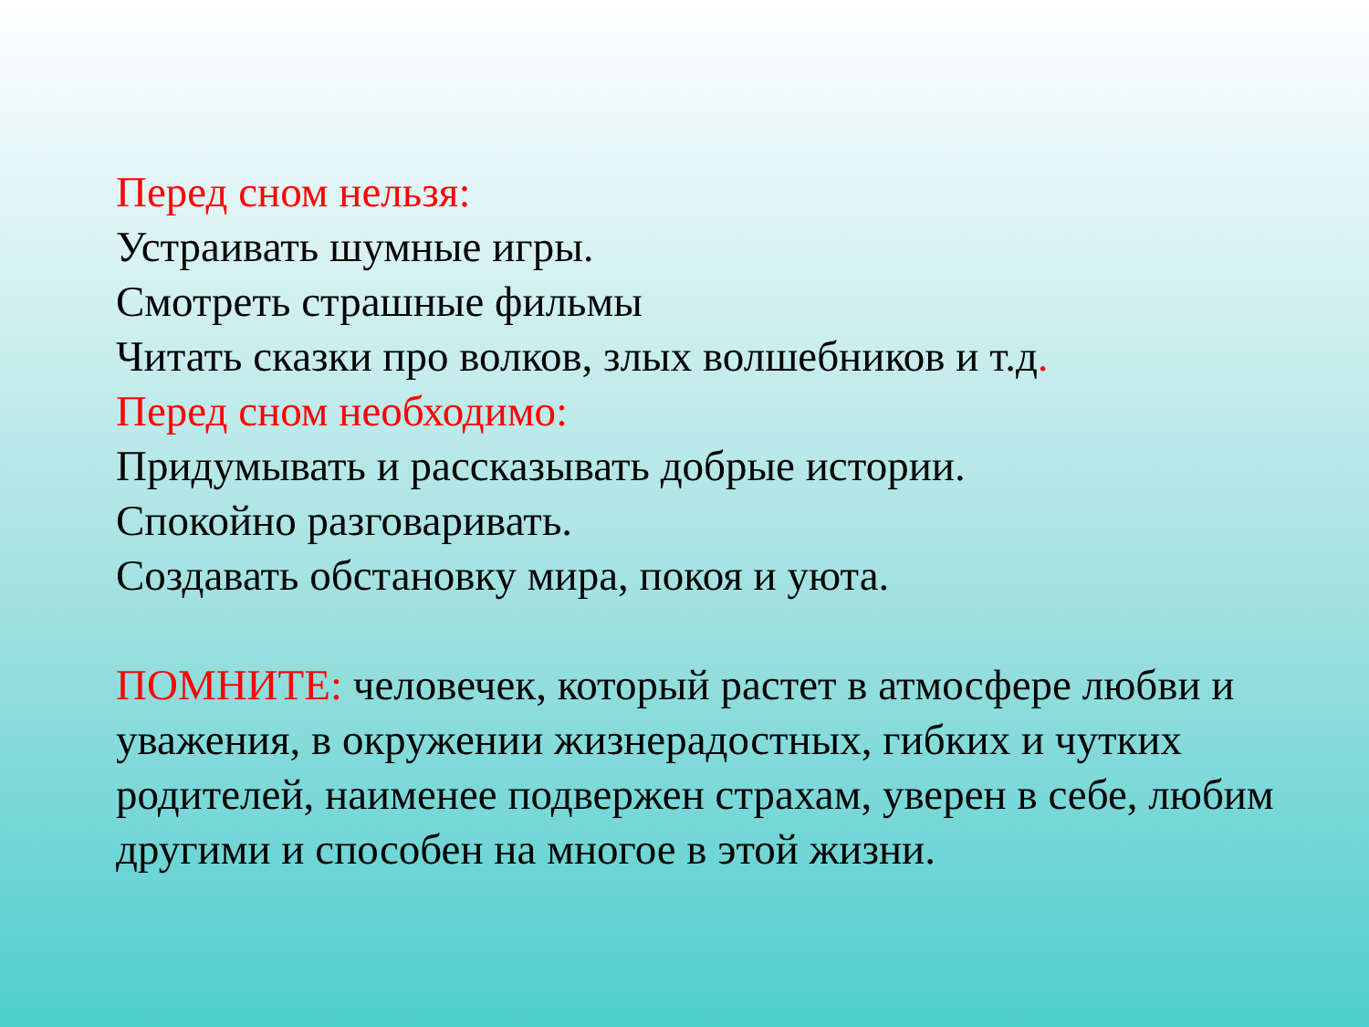Перед сном нельзя:
Устраивать шумные игры.
Смотреть страшные фильмы
Читать сказки про волков, злых волшебников и т.д.
Перед сном необходимо:
Придумывать и рассказывать добрые истории.
Спокойно разговаривать.
Создавать обстановку мира, покоя и уюта.
ПОМНИТЕ: человечек, который растет в атмосфере любви и уважения, в окружении жизнерадостных, гибких и чутких родителей, наименее подвержен страхам, уверен в себе, любим другими и способен на многое в этой жизни.